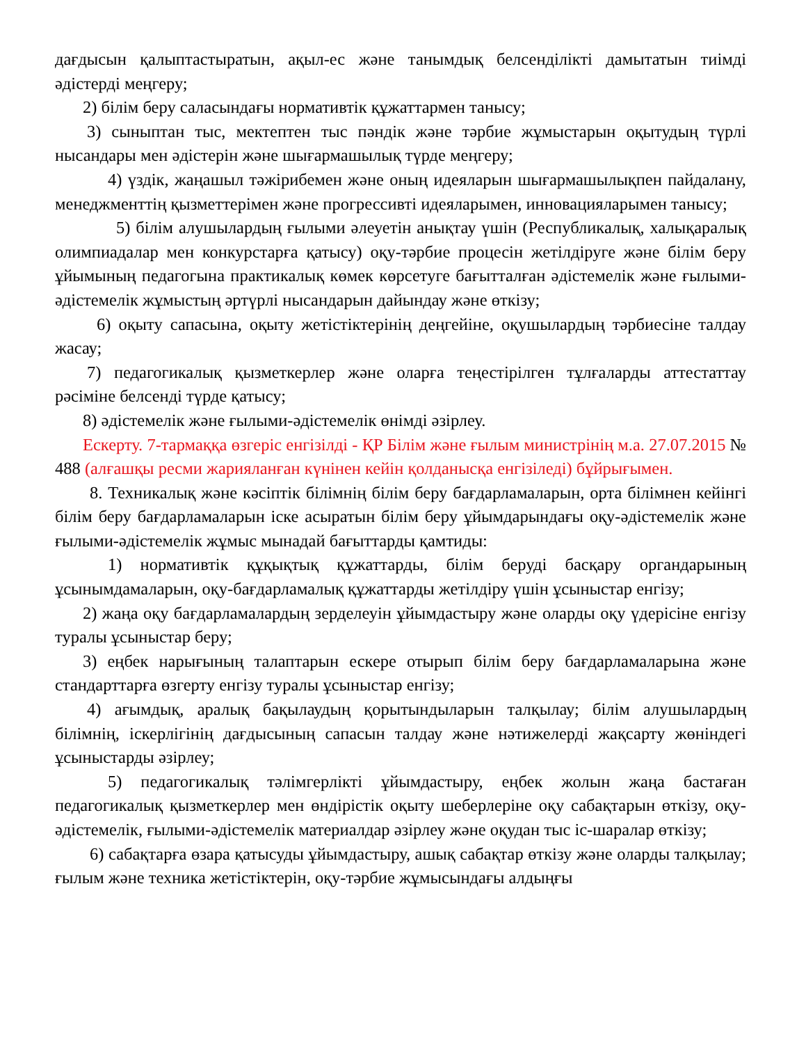дағдысын қалыптастыратын, ақыл-ес және танымдық белсенділікті дамытатын тиімді әдістерді меңгеру;
2) білім беру саласындағы нормативтік құжаттармен танысу;
3) сыныптан тыс, мектептен тыс пәндік және тәрбие жұмыстарын оқытудың түрлі нысандары мен әдістерін және шығармашылық түрде меңгеру;
4) үздік, жаңашыл тәжірибемен және оның идеяларын шығармашылықпен пайдалану, менеджменттің қызметтерімен және прогрессивті идеяларымен, инновацияларымен танысу;
5) білім алушылардың ғылыми әлеуетін анықтау үшін (Республикалық, халықаралық олимпиадалар мен конкурстарға қатысу) оқу-тәрбие процесін жетілдіруге және білім беру ұйымының педагогына практикалық көмек көрсетуге бағытталған әдістемелік және ғылыми-әдістемелік жұмыстың әртүрлі нысандарын дайындау және өткізу;
6) оқыту сапасына, оқыту жетістіктерінің деңгейіне, оқушылардың тәрбиесіне талдау жасау;
7) педагогикалық қызметкерлер және оларға теңестірілген тұлғаларды аттестаттау рәсіміне белсенді түрде қатысу;
8) әдістемелік және ғылыми-әдістемелік өнімді әзірлеу.
Ескерту. 7-тармаққа өзгеріс енгізілді - ҚР Білім және ғылым министрінің м.а. 27.07.2015 № 488 (алғашқы ресми жарияланған күнінен кейін қолданысқа енгізіледі) бұйрығымен.
8. Техникалық және кәсіптік білімнің білім беру бағдарламаларын, орта білімнен кейінгі білім беру бағдарламаларын іске асыратын білім беру ұйымдарындағы оқу-әдістемелік және ғылыми-әдістемелік жұмыс мынадай бағыттарды қамтиды:
1) нормативтік құқықтық құжаттарды, білім беруді басқару органдарының ұсынымдамаларын, оқу-бағдарламалық құжаттарды жетілдіру үшін ұсыныстар енгізу;
2) жаңа оқу бағдарламалардың зерделеуін ұйымдастыру және оларды оқу үдерісіне енгізу туралы ұсыныстар беру;
3) еңбек нарығының талаптарын ескере отырып білім беру бағдарламаларына және стандарттарға өзгерту енгізу туралы ұсыныстар енгізу;
4) ағымдық, аралық бақылаудың қорытындыларын талқылау; білім алушылардың білімнің, іскерлігінің дағдысының сапасын талдау және нәтижелерді жақсарту жөніндегі ұсыныстарды әзірлеу;
5) педагогикалық тәлімгерлікті ұйымдастыру, еңбек жолын жаңа бастаған педагогикалық қызметкерлер мен өндірістік оқыту шеберлеріне оқу сабақтарын өткізу, оқу-әдістемелік, ғылыми-әдістемелік материалдар әзірлеу және оқудан тыс іс-шаралар өткізу;
6) сабақтарға өзара қатысуды ұйымдастыру, ашық сабақтар өткізу және оларды талқылау; ғылым және техника жетістіктерін, оқу-тәрбие жұмысындағы алдыңғы